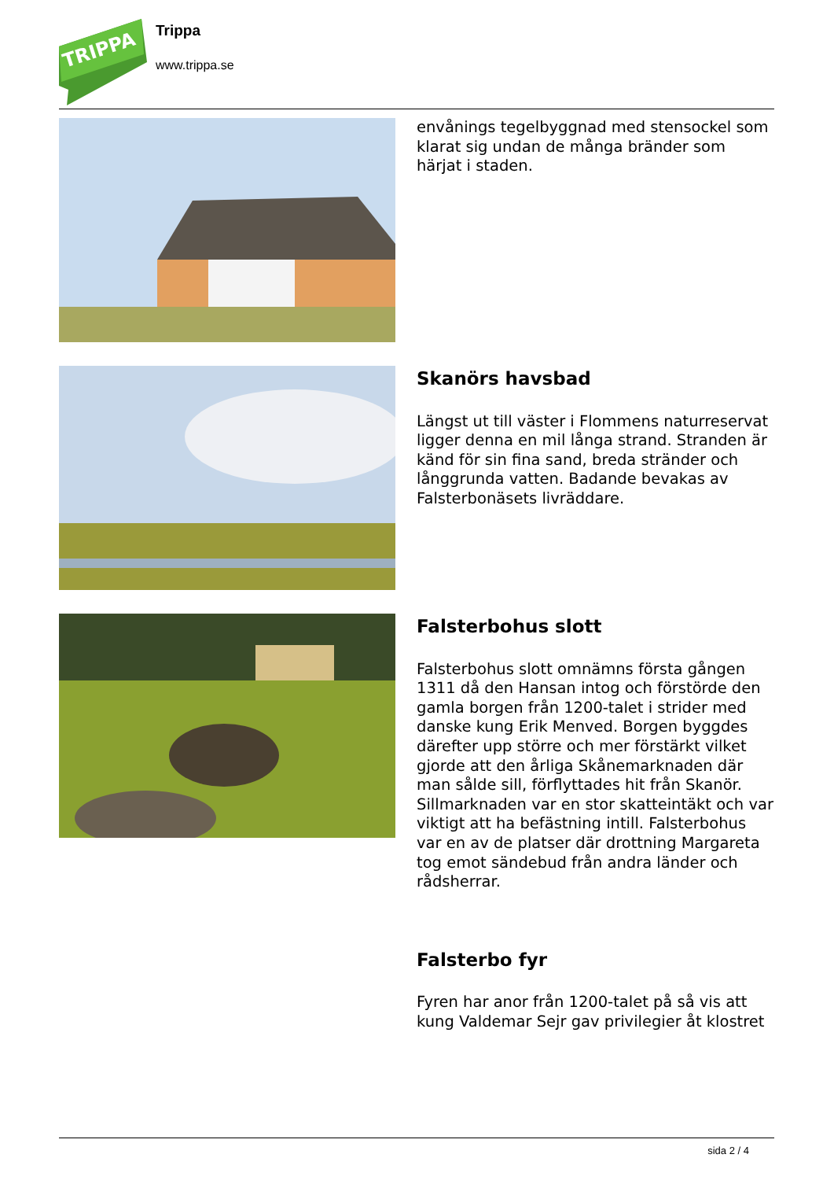TRIPPA
Trippa
www.trippa.se
envånings tegelbyggnad med stensockel som klarat sig undan de många bränder som härjat i staden.
Skanörs havsbad
Längst ut till väster i Flommens naturreservat ligger denna en mil långa strand. Stranden är känd för sin fina sand, breda stränder och långgrunda vatten. Badande bevakas av Falsterbonäsets livräddare.
Falsterbohus slott
Falsterbohus slott omnämns första gången 1311 då den Hansan intog och förstörde den gamla borgen från 1200-talet i strider med danske kung Erik Menved. Borgen byggdes därefter upp större och mer förstärkt vilket gjorde att den årliga Skånemarknaden där man sålde sill, förflyttades hit från Skanör. Sillmarknaden var en stor skatteintäkt och var viktigt att ha befästning intill. Falsterbohus var en av de platser där drottning Margareta tog emot sändebud från andra länder och rådsherrar.
Falsterbo fyr
Fyren har anor från 1200-talet på så vis att kung Valdemar Sejr gav privilegier åt klostret
sida 2 / 4